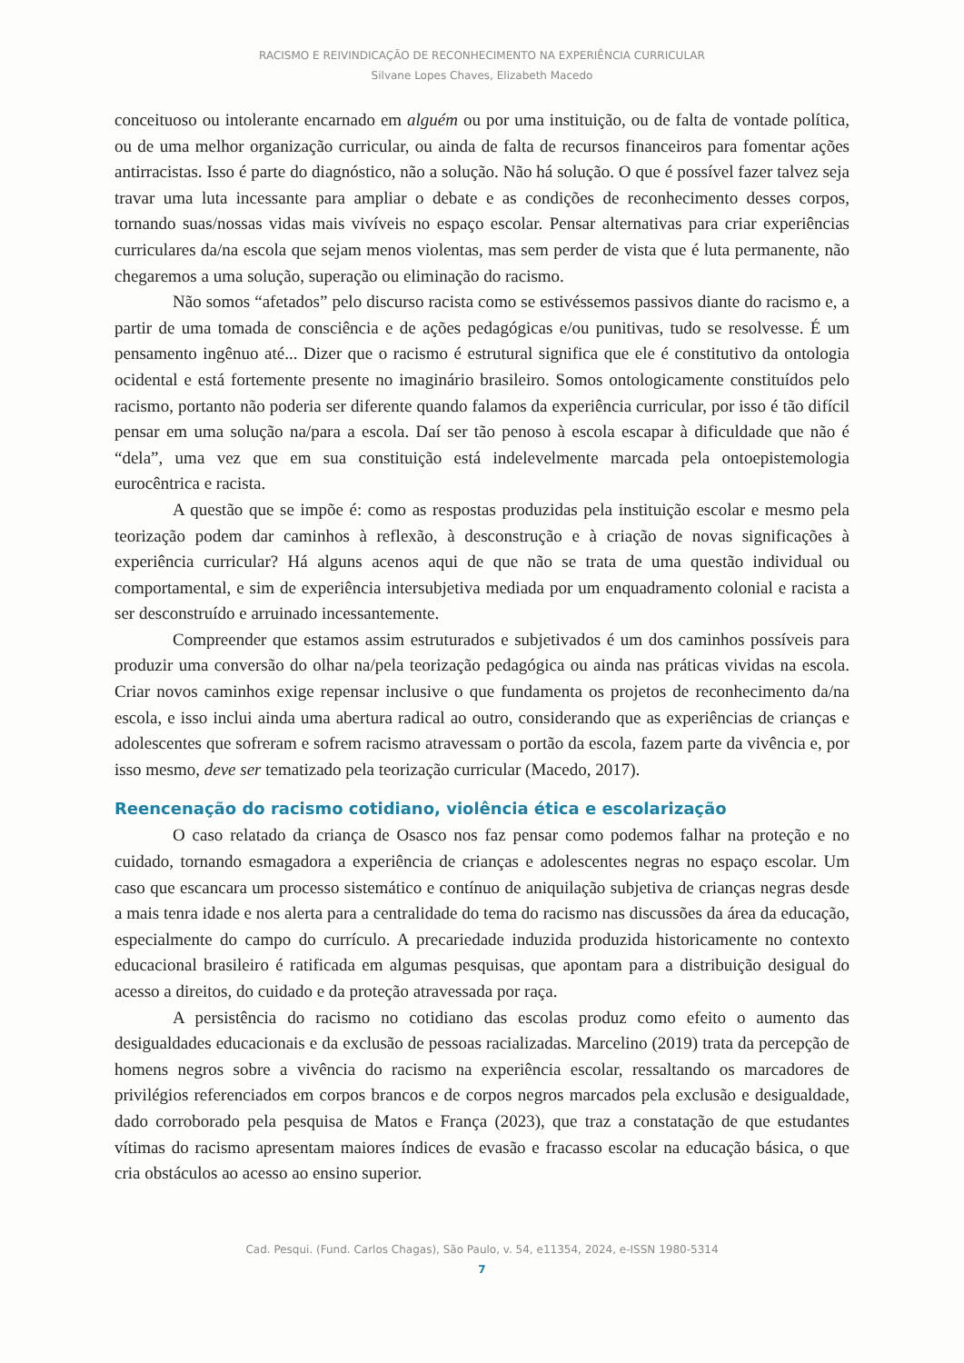RACISMO E REIVINDICAÇÃO DE RECONHECIMENTO NA EXPERIÊNCIA CURRICULAR
Silvane Lopes Chaves, Elizabeth Macedo
conceituoso ou intolerante encarnado em alguém ou por uma instituição, ou de falta de vontade política, ou de uma melhor organização curricular, ou ainda de falta de recursos financeiros para fomentar ações antirracistas. Isso é parte do diagnóstico, não a solução. Não há solução. O que é possível fazer talvez seja travar uma luta incessante para ampliar o debate e as condições de reconhecimento desses corpos, tornando suas/nossas vidas mais vivíveis no espaço escolar. Pensar alternativas para criar experiências curriculares da/na escola que sejam menos violentas, mas sem perder de vista que é luta permanente, não chegaremos a uma solução, superação ou eliminação do racismo.
Não somos “afetados” pelo discurso racista como se estivéssemos passivos diante do racismo e, a partir de uma tomada de consciência e de ações pedagógicas e/ou punitivas, tudo se resolvesse. É um pensamento ingênuo até... Dizer que o racismo é estrutural significa que ele é constitutivo da ontologia ocidental e está fortemente presente no imaginário brasileiro. Somos ontologicamente constituídos pelo racismo, portanto não poderia ser diferente quando falamos da experiência curricular, por isso é tão difícil pensar em uma solução na/para a escola. Daí ser tão penoso à escola escapar à dificuldade que não é “dela”, uma vez que em sua constituição está indelevelmente marcada pela ontoepistemologia eurocêntrica e racista.
A questão que se impõe é: como as respostas produzidas pela instituição escolar e mesmo pela teorização podem dar caminhos à reflexão, à desconstrução e à criação de novas significações à experiência curricular? Há alguns acenos aqui de que não se trata de uma questão individual ou comportamental, e sim de experiência intersubjetiva mediada por um enquadramento colonial e racista a ser desconstruído e arruinado incessantemente.
Compreender que estamos assim estruturados e subjetivados é um dos caminhos possíveis para produzir uma conversão do olhar na/pela teorização pedagógica ou ainda nas práticas vividas na escola. Criar novos caminhos exige repensar inclusive o que fundamenta os projetos de reconhecimento da/na escola, e isso inclui ainda uma abertura radical ao outro, considerando que as experiências de crianças e adolescentes que sofreram e sofrem racismo atravessam o portão da escola, fazem parte da vivência e, por isso mesmo, deve ser tematizado pela teorização curricular (Macedo, 2017).
Reencenação do racismo cotidiano, violência ética e escolarização
O caso relatado da criança de Osasco nos faz pensar como podemos falhar na proteção e no cuidado, tornando esmagadora a experiência de crianças e adolescentes negras no espaço escolar. Um caso que escancara um processo sistemático e contínuo de aniquilação subjetiva de crianças negras desde a mais tenra idade e nos alerta para a centralidade do tema do racismo nas discussões da área da educação, especialmente do campo do currículo. A precariedade induzida produzida historicamente no contexto educacional brasileiro é ratificada em algumas pesquisas, que apontam para a distribuição desigual do acesso a direitos, do cuidado e da proteção atravessada por raça.
A persistência do racismo no cotidiano das escolas produz como efeito o aumento das desigualdades educacionais e da exclusão de pessoas racializadas. Marcelino (2019) trata da percepção de homens negros sobre a vivência do racismo na experiência escolar, ressaltando os marcadores de privilégios referenciados em corpos brancos e de corpos negros marcados pela exclusão e desigualdade, dado corroborado pela pesquisa de Matos e França (2023), que traz a constatação de que estudantes vítimas do racismo apresentam maiores índices de evasão e fracasso escolar na educação básica, o que cria obstáculos ao acesso ao ensino superior.
Cad. Pesqui. (Fund. Carlos Chagas), São Paulo, v. 54, e11354, 2024, e-ISSN 1980-5314
7